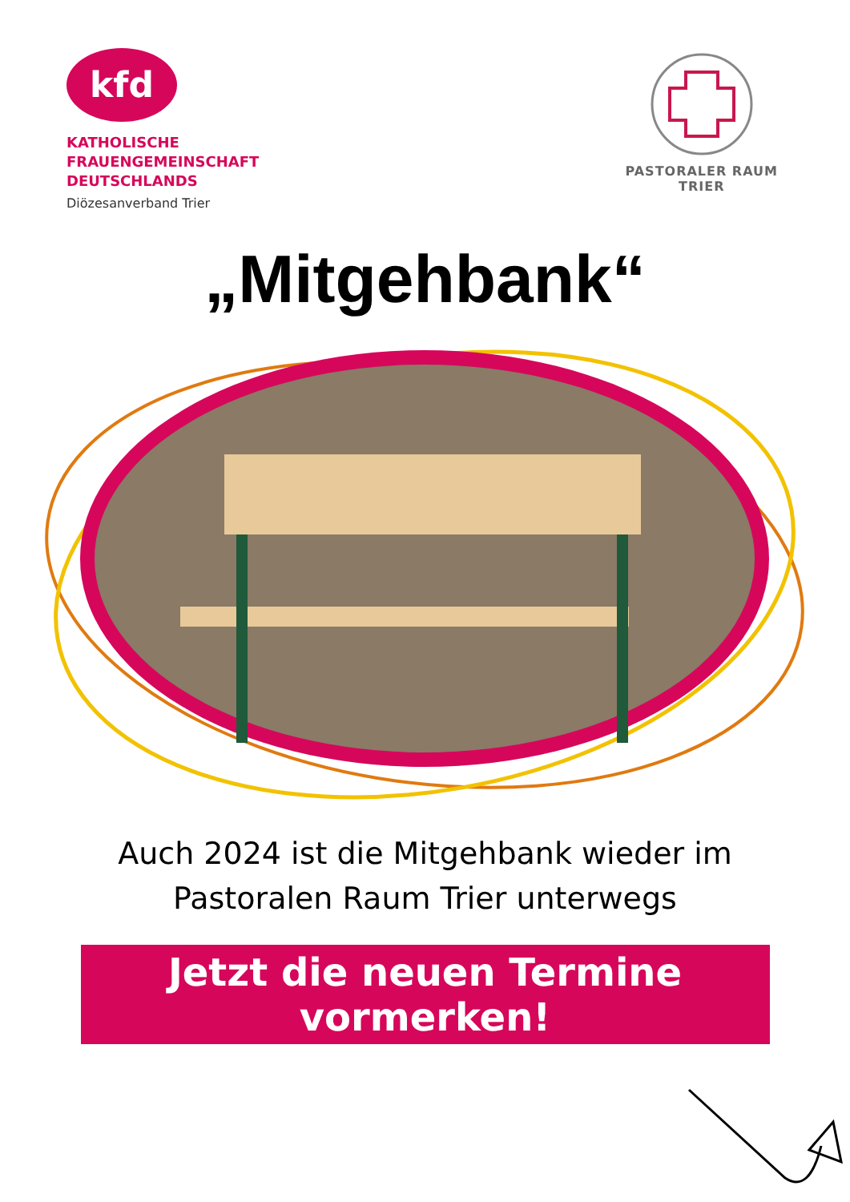kfd
KATHOLISCHE
FRAUENGEMEINSCHAFT
DEUTSCHLANDS
Diözesanverband Trier
PASTORALER RAUM
TRIER
„Mitgehbank“
Auch 2024 ist die Mitgehbank wieder im
Pastoralen Raum Trier unterwegs
Jetzt die neuen Termine vormerken!